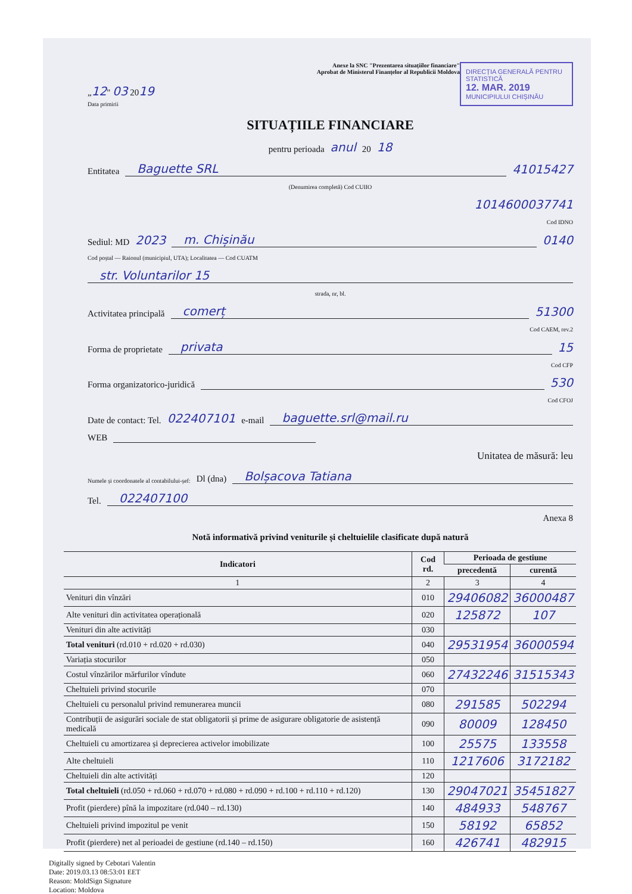DIRECȚIA GENERALĂ PENTRU STATISTICĂ
12. MAR. 2019
MUNICIPIULUI CHIȘINĂU
Anexe la SNC "Prezentarea situațiilor financiare"
Aprobat de Ministerul Finanțelor al Republicii Moldova
„12" 03 2019
Data primirii
SITUAȚIILE FINANCIARE
pentru perioada anul 20 18
Entitatea Baguette SRL 41015427
(Denumirea completă) Cod CUIIO
1014600037741
Cod IDNO
Sediul: MD 2023 m. Chișinău 0140
Cod poștal — Raionul (municipiul, UTA); Localitatea — Cod CUATM
str. Voluntarilor 15
strada, nr, bl.
Activitatea principală comerț 51300
Cod CAEM, rev.2
Forma de proprietate privata 15
Cod CFP
Forma organizatorico-juridică 530
Cod CFOJ
Date de contact: Tel. 022407101 e-mail baguette.srl@mail.ru
WEB
Unitatea de măsură: leu
Numele și coordonatele al contabilului-șef: Dl (dna) Bolșacova Tatiana
Tel. 022407100
Anexa 8
Notă informativă privind veniturile și cheltuielile clasificate după natură
| Indicatori | Cod rd. | Perioada de gestiune | |
| --- | --- | --- | --- |
| | | precedentă | curentă |
| 1 | 2 | 3 | 4 |
| Venituri din vînzări | 010 | 29406082 | 36000487 |
| Alte venituri din activitatea operațională | 020 | 125872 | 107 |
| Venituri din alte activități | 030 | | |
| Total venituri (rd.010 + rd.020 + rd.030) | 040 | 29531954 | 36000594 |
| Variația stocurilor | 050 | | |
| Costul vînzărilor mărfurilor vîndute | 060 | 27432246 | 31515343 |
| Cheltuieli privind stocurile | 070 | | |
| Cheltuieli cu personalul privind remunerarea muncii | 080 | 291585 | 502294 |
| Contribuții de asigurări sociale de stat obligatorii și prime de asigurare obligatorie de asistență medicală | 090 | 80009 | 128450 |
| Cheltuieli cu amortizarea și deprecierea activelor imobilizate | 100 | 25575 | 133558 |
| Alte cheltuieli | 110 | 1217606 | 3172182 |
| Cheltuieli din alte activități | 120 | | |
| Total cheltuieli (rd.050 + rd.060 + rd.070 + rd.080 + rd.090 + rd.100 + rd.110 + rd.120) | 130 | 29047021 | 35451827 |
| Profit (pierdere) pînă la impozitare (rd.040 – rd.130) | 140 | 484933 | 548767 |
| Cheltuieli privind impozitul pe venit | 150 | 58192 | 65852 |
| Profit (pierdere) net al perioadei de gestiune (rd.140 – rd.150) | 160 | 426741 | 482915 |
Digitally signed by Cebotari Valentin
Date: 2019.03.13 08:53:01 EET
Reason: MoldSign Signature
Location: Moldova